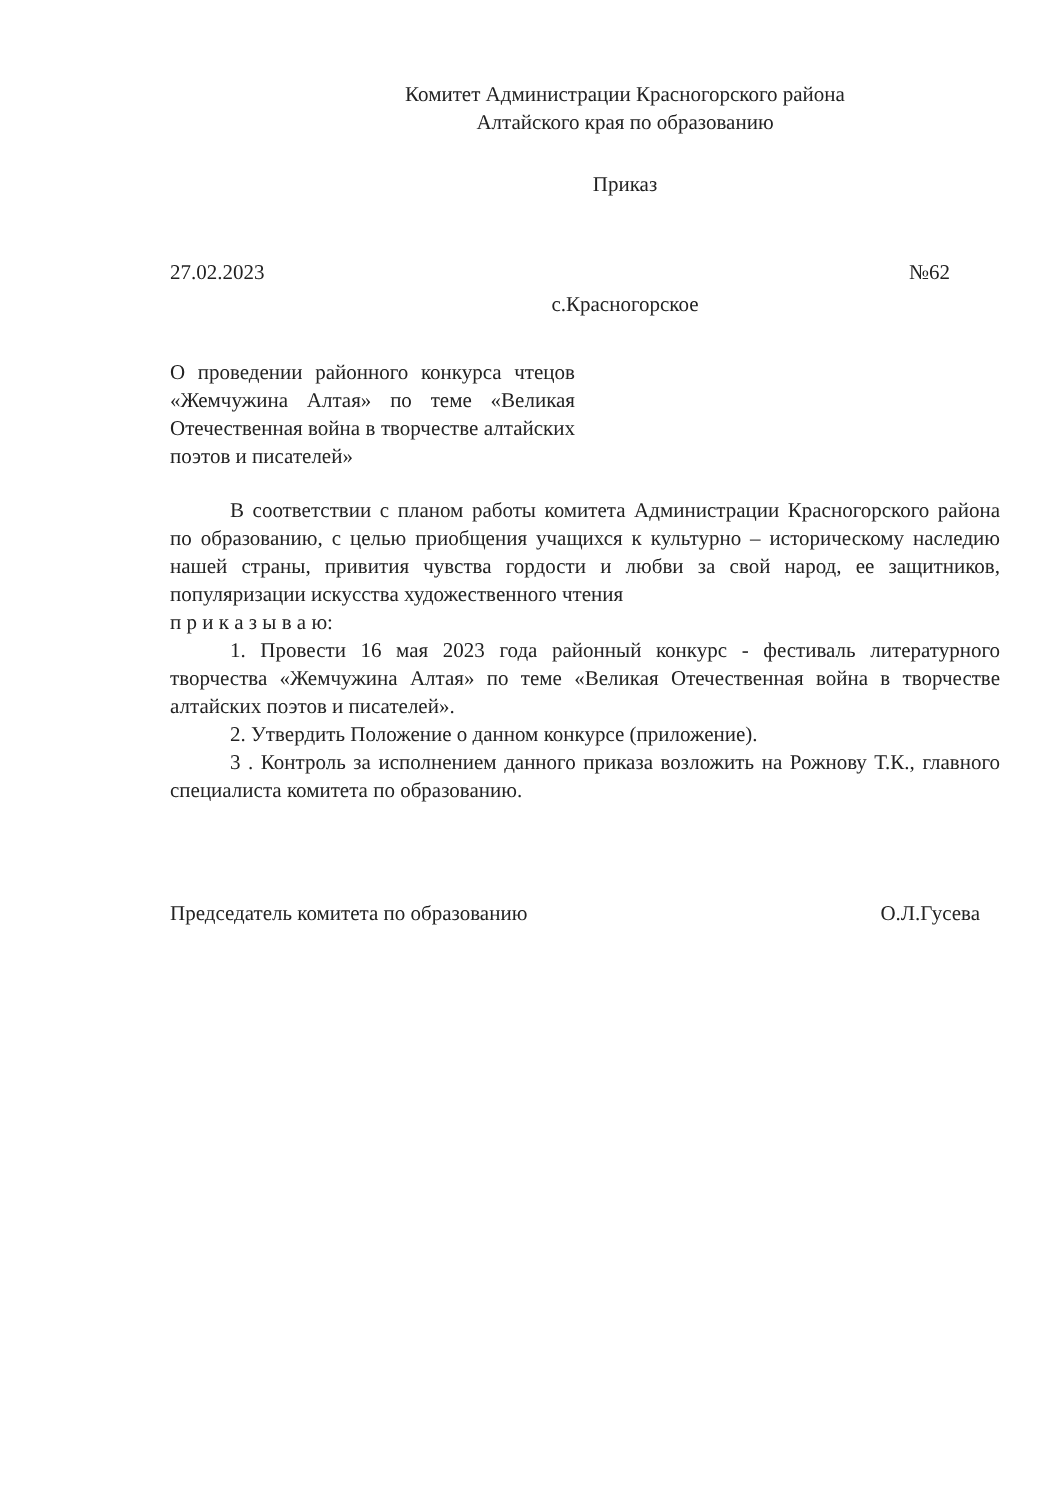Комитет Администрации Красногорского района
Алтайского края по образованию
Приказ
27.02.2023 №62
с.Красногорское
О проведении районного конкурса чтецов «Жемчужина Алтая» по теме «Великая Отечественная война в творчестве алтайских поэтов и писателей»
В соответствии с планом работы комитета Администрации Красногорского района по образованию, с целью приобщения учащихся к культурно – историческому наследию нашей страны, привития чувства гордости и любви за свой народ, ее защитников, популяризации искусства художественного чтения
п р и к а з ы в а ю:
1. Провести 16 мая 2023 года районный конкурс - фестиваль литературного творчества «Жемчужина Алтая» по теме «Великая Отечественная война в творчестве алтайских поэтов и писателей».
2. Утвердить Положение о данном конкурсе (приложение).
3 . Контроль за исполнением данного приказа возложить на Рожнову Т.К., главного специалиста комитета по образованию.
Председатель комитета по образованию О.Л.Гусева